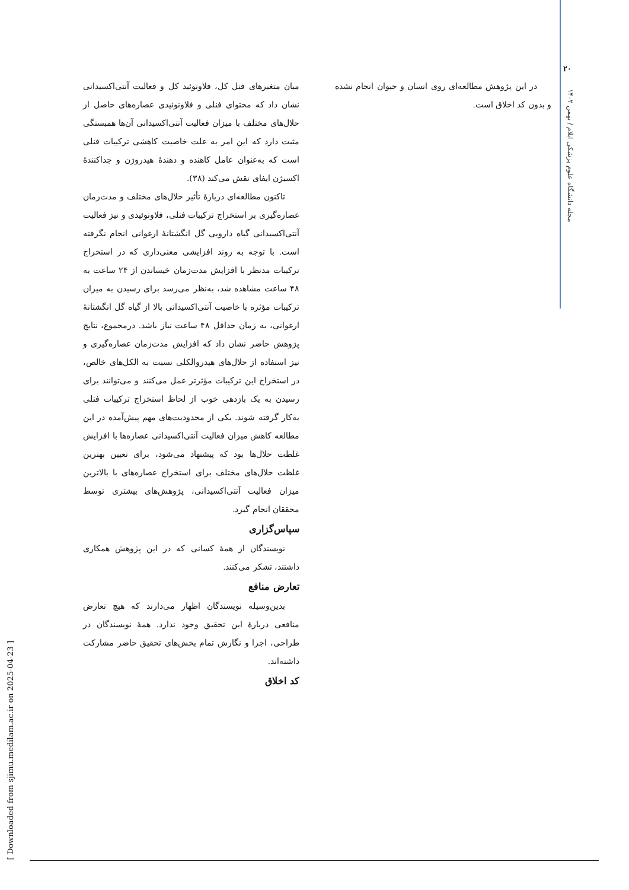[ Downloaded from sjimu.medilam.ac.ir on 2025-04-23 ]
۲۰
مجله دانشگاه علوم پزشکی ایلام / بهمن ۱۴۰۲
میان متغیرهای فنل کل، فلاونوئید کل و فعالیت آنتی‌اکسیدانی نشان داد که محتوای فنلی و فلاونوئیدی عصاره‌های حاصل از حلال‌های مختلف با میزان فعالیت آنتی‌اکسیدانی آن‌ها همبستگی مثبت دارد که این امر به علت خاصیت کاهشی ترکیبات فنلی است که به‌عنوان عامل کاهنده و دهندهٔ هیدروژن و جداکنندهٔ اکسیژن ایفای نقش می‌کند (۳۸).
تاکنون مطالعه‌ای دربارهٔ تأثیر حلال‌های مختلف و مدت‌زمان عصاره‌گیری بر استخراج ترکیبات فنلی، فلاونوئیدی و نیز فعالیت آنتی‌اکسیدانی گیاه دارویی گل انگشتانهٔ ارغوانی انجام نگرفته است. با توجه به روند افزایشی معنی‌داری که در استخراج ترکیبات مدنظر با افزایش مدت‌زمان خیساندن از ۲۴ ساعت به ۴۸ ساعت مشاهده شد، به‌نظر می‌رسد برای رسیدن به میزان ترکیبات مؤثره با خاصیت آنتی‌اکسیدانی بالا از گیاه گل انگشتانهٔ ارغوانی، به زمان حداقل ۴۸ ساعت نیاز باشد. درمجموع، نتایج پژوهش حاضر نشان داد که افزایش مدت‌زمان عصاره‌گیری و نیز استفاده از حلال‌های هیدروالکلی نسبت به الکل‌های خالص، در استخراج این ترکیبات مؤثرتر عمل می‌کنند و می‌توانند برای رسیدن به یک بازدهی خوب از لحاظ استخراج ترکیبات فنلی به‌کار گرفته شوند. یکی از محدودیت‌های مهم پیش‌آمده در این مطالعه کاهش میزان فعالیت آنتی‌اکسیدانی عصاره‌ها با افزایش غلظت حلال‌ها بود که پیشنهاد می‌شود، برای تعیین بهترین غلظت حلال‌های مختلف برای استخراج عصاره‌های با بالاترین میزان فعالیت آنتی‌اکسیدانی، پژوهش‌های بیشتری توسط محققان انجام گیرد.
سپاس‌گزاری
نویسندگان از همهٔ کسانی که در این پژوهش همکاری داشتند، تشکر می‌کنند.
تعارض منافع
بدین‌وسیله نویسندگان اظهار می‌دارند که هیچ تعارض منافعی دربارهٔ این تحقیق وجود ندارد. همهٔ نویسندگان در طراحی، اجرا و نگارش تمام بخش‌های تحقیق حاضر مشارکت داشته‌اند.
کد اخلاق
در این پژوهش مطالعه‌ای روی انسان و حیوان انجام نشده و بدون کد اخلاق است.